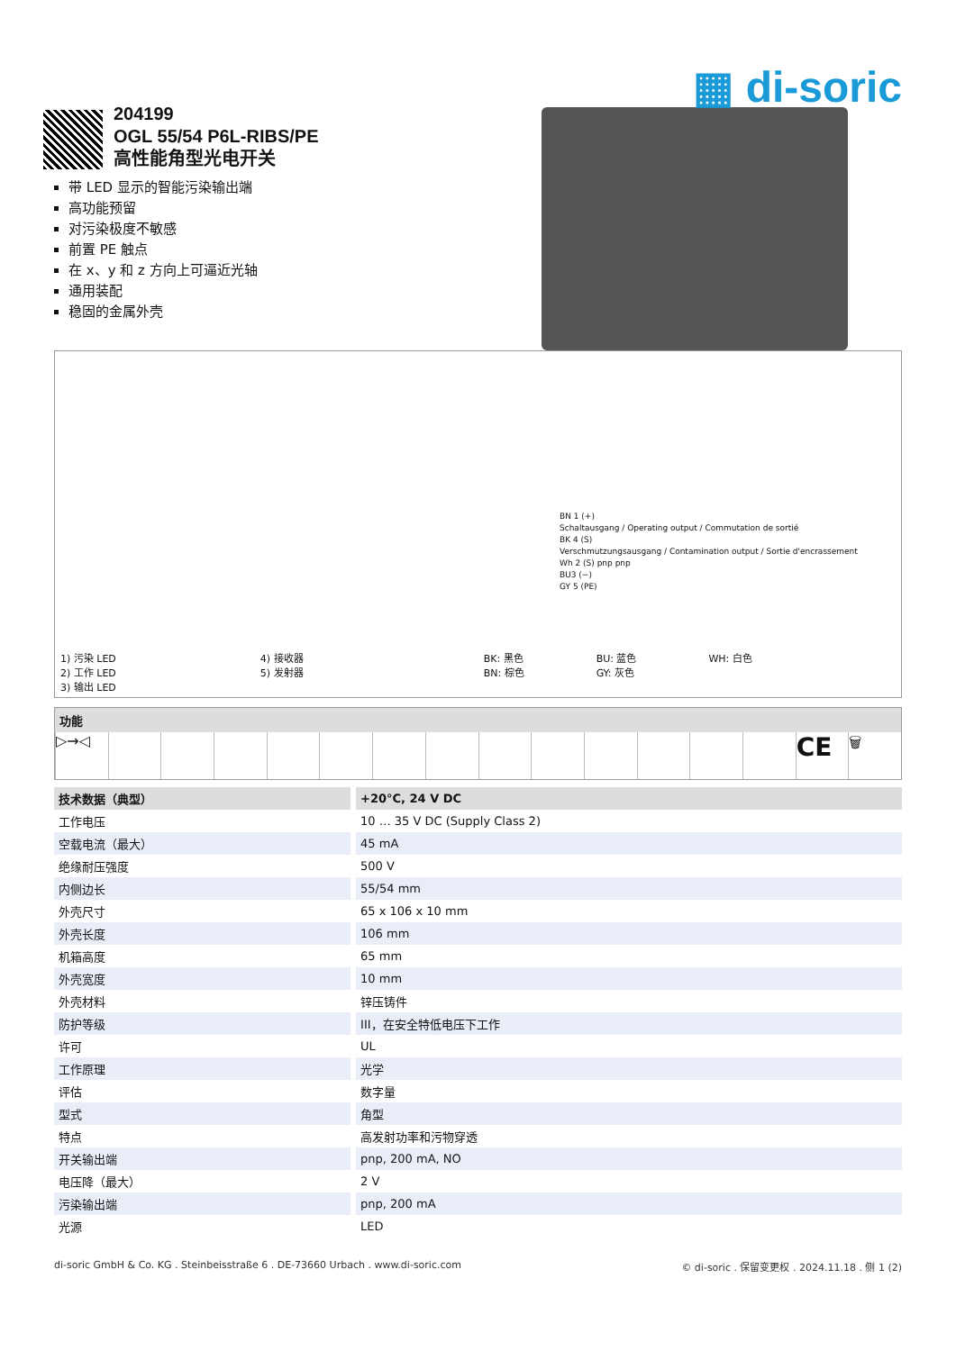▦ di-soric
204199
OGL 55/54 P6L-RIBS/PE
高性能角型光电开关
带 LED 显示的智能污染输出端
高功能预留
对污染极度不敏感
前置 PE 触点
在 x、y 和 z 方向上可逼近光轴
通用装配
稳固的金属外壳
BN 1 (+)
Schaltausgang / Operating output / Commutation de sortié
BK 4 (S)
Verschmutzungsausgang / Contamination output / Sortie d'encrassement
Wh 2 (S) pnp pnp
BU3 (−)
GY 5 (PE)
1) 污染 LED
2) 工作 LED
3) 输出 LED
4) 接收器
5) 发射器
BK: 黑色
BN: 棕色
BU: 蓝色
GY: 灰色
WH: 白色
功能
▷→◁
CE
🗑
| 技术数据（典型） | +20°C, 24 V DC |
| --- | --- |
| 工作电压 | 10 … 35 V DC (Supply Class 2) |
| 空载电流（最大） | 45 mA |
| 绝缘耐压强度 | 500 V |
| 内侧边长 | 55/54 mm |
| 外壳尺寸 | 65 x 106 x 10 mm |
| 外壳长度 | 106 mm |
| 机箱高度 | 65 mm |
| 外壳宽度 | 10 mm |
| 外壳材料 | 锌压铸件 |
| 防护等级 | III，在安全特低电压下工作 |
| 许可 | UL |
| 工作原理 | 光学 |
| 评估 | 数字量 |
| 型式 | 角型 |
| 特点 | 高发射功率和污物穿透 |
| 开关输出端 | pnp, 200 mA, NO |
| 电压降（最大） | 2 V |
| 污染输出端 | pnp, 200 mA |
| 光源 | LED |
di-soric GmbH & Co. KG . Steinbeisstraße 6 . DE-73660 Urbach . www.di-soric.com © di-soric . 保留变更权 . 2024.11.18 . 侧 1 (2)